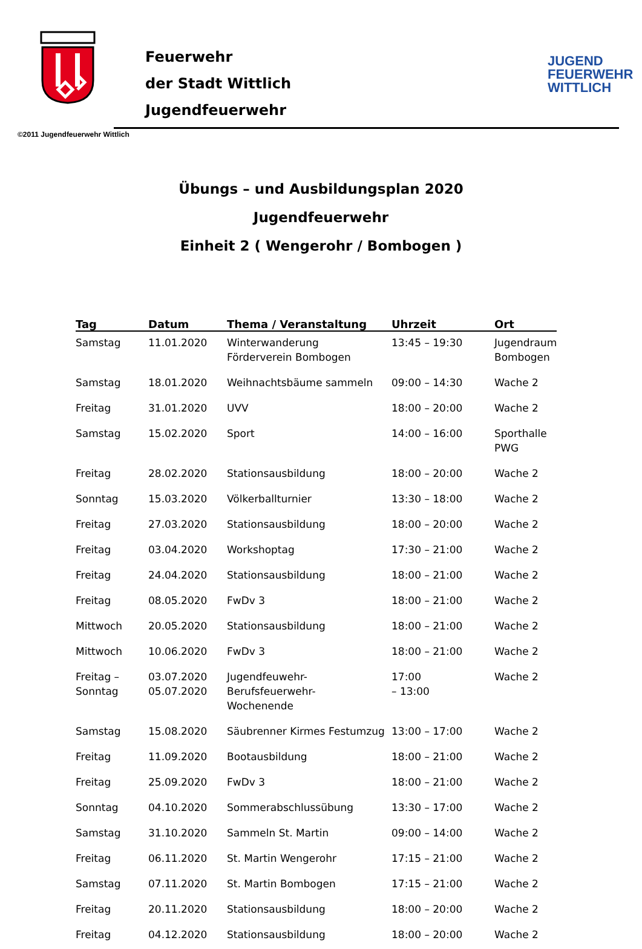Feuerwehr
der Stadt Wittlich
Jugendfeuerwehr
JUGEND
FEUERWEHR
WITTLICH
©2011 Jugendfeuerwehr Wittlich
Übungs – und Ausbildungsplan 2020
Jugendfeuerwehr
Einheit 2 ( Wengerohr / Bombogen )
| Tag | Datum | Thema / Veranstaltung | Uhrzeit | Ort |
| --- | --- | --- | --- | --- |
| Samstag | 11.01.2020 | Winterwanderung Förderverein Bombogen | 13:45 – 19:30 | Jugendraum Bombogen |
| Samstag | 18.01.2020 | Weihnachtsbäume sammeln | 09:00 – 14:30 | Wache 2 |
| Freitag | 31.01.2020 | UVV | 18:00 – 20:00 | Wache 2 |
| Samstag | 15.02.2020 | Sport | 14:00 – 16:00 | Sporthalle PWG |
| Freitag | 28.02.2020 | Stationsausbildung | 18:00 – 20:00 | Wache 2 |
| Sonntag | 15.03.2020 | Völkerballturnier | 13:30 – 18:00 | Wache 2 |
| Freitag | 27.03.2020 | Stationsausbildung | 18:00 – 20:00 | Wache 2 |
| Freitag | 03.04.2020 | Workshoptag | 17:30 – 21:00 | Wache 2 |
| Freitag | 24.04.2020 | Stationsausbildung | 18:00 – 21:00 | Wache 2 |
| Freitag | 08.05.2020 | FwDv 3 | 18:00 – 21:00 | Wache 2 |
| Mittwoch | 20.05.2020 | Stationsausbildung | 18:00 – 21:00 | Wache 2 |
| Mittwoch | 10.06.2020 | FwDv 3 | 18:00 – 21:00 | Wache 2 |
| Freitag – Sonntag | 03.07.2020 05.07.2020 | Jugendfeuwehr-Berufsfeuerwehr- Wochenende | 17:00 – 13:00 | Wache 2 |
| Samstag | 15.08.2020 | Säubrenner Kirmes Festumzug | 13:00 – 17:00 | Wache 2 |
| Freitag | 11.09.2020 | Bootausbildung | 18:00 – 21:00 | Wache 2 |
| Freitag | 25.09.2020 | FwDv 3 | 18:00 – 21:00 | Wache 2 |
| Sonntag | 04.10.2020 | Sommerabschlussübung | 13:30 – 17:00 | Wache 2 |
| Samstag | 31.10.2020 | Sammeln St. Martin | 09:00 – 14:00 | Wache 2 |
| Freitag | 06.11.2020 | St. Martin Wengerohr | 17:15 – 21:00 | Wache 2 |
| Samstag | 07.11.2020 | St. Martin Bombogen | 17:15 – 21:00 | Wache 2 |
| Freitag | 20.11.2020 | Stationsausbildung | 18:00 – 20:00 | Wache 2 |
| Freitag | 04.12.2020 | Stationsausbildung | 18:00 – 20:00 | Wache 2 |